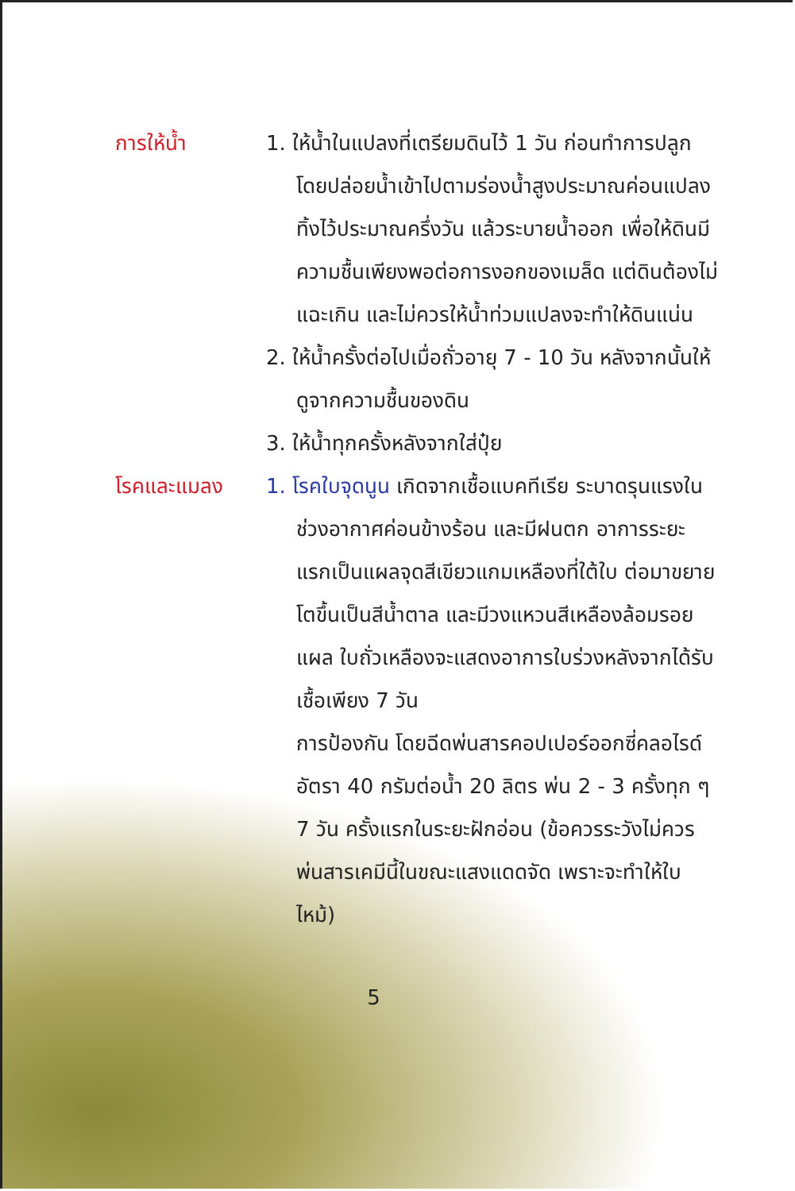การให้น้ำ 1. ให้น้ำในแปลงที่เตรียมดินไว้ 1 วัน ก่อนทำการปลูก โดยปล่อยน้ำเข้าไปตามร่องน้ำสูงประมาณค่อนแปลง ทิ้งไว้ประมาณครึ่งวัน แล้วระบายน้ำออก เพื่อให้ดินมีความชื้นเพียงพอต่อการงอกของเมล็ด แต่ดินต้องไม่แฉะเกิน และไม่ควรให้น้ำท่วมแปลงจะทำให้ดินแน่น
2. ให้น้ำครั้งต่อไปเมื่อถั่วอายุ 7 - 10 วัน หลังจากนั้นให้ดูจากความชื้นของดิน
3. ให้น้ำทุกครั้งหลังจากใส่ปุ๋ย
โรคและแมลง 1. โรคใบจุดนูน เกิดจากเชื้อแบคทีเรีย ระบาดรุนแรงในช่วงอากาศค่อนข้างร้อน และมีฝนตก อาการระยะแรกเป็นแผลจุดสีเขียวแกมเหลืองที่ใต้ใบ ต่อมาขยายโตขึ้นเป็นสีน้ำตาล และมีวงแหวนสีเหลืองล้อมรอยแผล ใบถั่วเหลืองจะแสดงอาการใบร่วงหลังจากได้รับเชื้อเพียง 7 วัน
การป้องกัน โดยฉีดพ่นสารคอปเปอร์ออกซี่คลอไรด์ อัตรา 40 กรัมต่อน้ำ 20 ลิตร พ่น 2 - 3 ครั้งทุก ๆ 7 วัน ครั้งแรกในระยะฝักอ่อน (ข้อควรระวังไม่ควรพ่นสารเคมีนี้ในขณะแสงแดดจัด เพราะจะทำให้ใบไหม้)
5